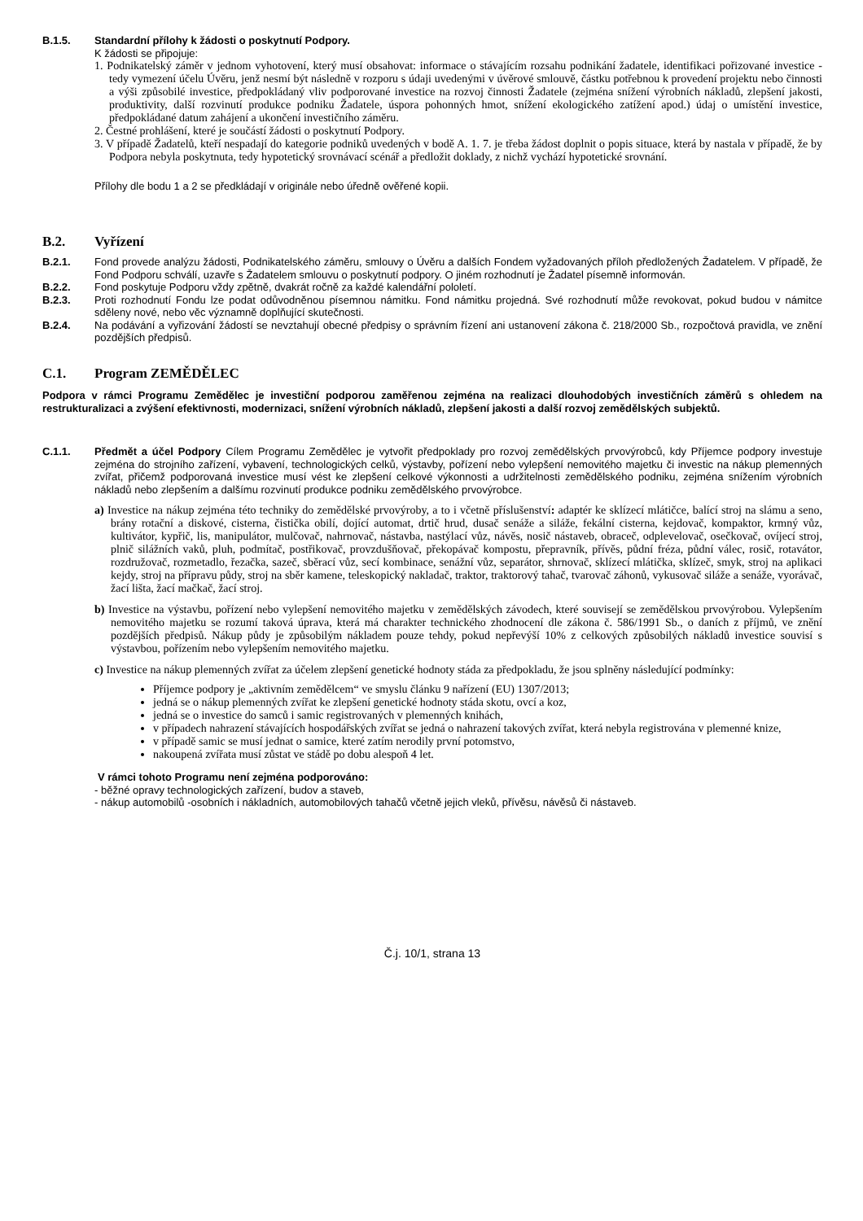B.1.5. Standardní přílohy k žádosti o poskytnutí Podpory.
K žádosti se připojuje:
1. Podnikatelský záměr v jednom vyhotovení, který musí obsahovat: informace o stávajícím rozsahu podnikání žadatele, identifikaci pořizované investice - tedy vymezení účelu Úvěru, jenž nesmí být následně v rozporu s údaji uvedenými v úvěrové smlouvě, částku potřebnou k provedení projektu nebo činnosti a výši způsobilé investice, předpokládaný vliv podporované investice na rozvoj činnosti Žadatele (zejména snížení výrobních nákladů, zlepšení jakosti, produktivity, další rozvinutí produkce podniku Žadatele, úspora pohonných hmot, snížení ekologického zatížení apod.) údaj o umístění investice, předpokládané datum zahájení a ukončení investičního záměru.
2. Čestné prohlášení, které je součástí žádosti o poskytnutí Podpory.
3. V případě Žadatelů, kteří nespadají do kategorie podniků uvedených v bodě A. 1. 7. je třeba žádost doplnit o popis situace, která by nastala v případě, že by Podpora nebyla poskytnuta, tedy hypotetický srovnávací scénář a předložit doklady, z nichž vychází hypotetické srovnání.
Přílohy dle bodu 1 a 2 se předkládají v originále nebo úředně ověřené kopii.
B.2. Vyřízení
B.2.1. Fond provede analýzu žádosti, Podnikatelského záměru, smlouvy o Úvěru a dalších Fondem vyžadovaných příloh předložených Žadatelem. V případě, že Fond Podporu schválí, uzavře s Žadatelem smlouvu o poskytnutí podpory. O jiném rozhodnutí je Žadatel písemně informován.
B.2.2. Fond poskytuje Podporu vždy zpětně, dvakrát ročně za každé kalendářní pololetí.
B.2.3. Proti rozhodnutí Fondu lze podat odůvodněnou písemnou námitku. Fond námitku projedná. Své rozhodnutí může revokovat, pokud budou v námitce sděleny nové, nebo věc významně doplňující skutečnosti.
B.2.4. Na podávání a vyřizování žádostí se nevztahují obecné předpisy o správním řízení ani ustanovení zákona č. 218/2000 Sb., rozpočtová pravidla, ve znění pozdějších předpisů.
C.1. Program ZEMĚDĚLEC
Podpora v rámci Programu Zemědělec je investiční podporou zaměřenou zejména na realizaci dlouhodobých investičních záměrů s ohledem na restrukturalizaci a zvýšení efektivnosti, modernizaci, snížení výrobních nákladů, zlepšení jakosti a další rozvoj zemědělských subjektů.
C.1.1. Předmět a účel Podpory Cílem Programu Zemědělec je vytvořit předpoklady pro rozvoj zemědělských prvovýrobců, kdy Příjemce podpory investuje zejména do strojního zařízení, vybavení, technologických celků, výstavby, pořízení nebo vylepšení nemovitého majetku či investic na nákup plemenných zvířat, přičemž podporovaná investice musí vést ke zlepšení celkové výkonnosti a udržitelnosti zemědělského podniku, zejména snížením výrobních nákladů nebo zlepšením a dalšímu rozvinutí produkce podniku zemědělského prvovýrobce.
a) Investice na nákup zejména této techniky do zemědělské prvovýroby, a to i včetně příslušenství: adaptér ke sklízecí mlátičce, balící stroj na slámu a seno, brány rotační a diskové, cisterna, čistička obilí, dojící automat, drtič hrud, dusač senáže a siláže, fekální cisterna, kejdovač, kompaktor, krmný vůz, kultivátor, kypřič, lis, manipulátor, mulčovač, nahrnovač, nástavba, nastýlací vůz, návěs, nosič nástaveb, obraceč, odplevelovač, osečkovač, ovíjecí stroj, plnič silážních vaků, pluh, podmítač, postřikovač, provzdušňovač, překopávač kompostu, přepravník, přívěs, půdní fréza, půdní válec, rosič, rotavátor, rozdružovač, rozmetadlo, řezačka, sazeč, sběrací vůz, secí kombinace, senážní vůz, separátor, shrnovač, sklízecí mlátička, sklízeč, smyk, stroj na aplikaci kejdy, stroj na přípravu půdy, stroj na sběr kamene, teleskopický nakladač, traktor, traktorový tahač, tvarovač záhonů, vykusovač siláže a senáže, vyorávač, žací lišta, žací mačkač, žací stroj.
b) Investice na výstavbu, pořízení nebo vylepšení nemovitého majetku v zemědělských závodech, které souvisejí se zemědělskou prvovýrobou. Vylepšením nemovitého majetku se rozumí taková úprava, která má charakter technického zhodnocení dle zákona č. 586/1991 Sb., o daních z příjmů, ve znění pozdějších předpisů. Nákup půdy je způsobilým nákladem pouze tehdy, pokud nepřevýší 10% z celkových způsobilých nákladů investice souvisí s výstavbou, pořízením nebo vylepšením nemovitého majetku.
c) Investice na nákup plemenných zvířat za účelem zlepšení genetické hodnoty stáda za předpokladu, že jsou splněny následující podmínky:
Příjemce podpory je „aktivním zemědělcem“ ve smyslu článku 9 nařízení (EU) 1307/2013;
jedná se o nákup plemenných zvířat ke zlepšení genetické hodnoty stáda skotu, ovcí a koz,
jedná se o investice do samců i samic registrovaných v plemenných knihách,
v případech nahrazení stávajících hospodářských zvířat se jedná o nahrazení takových zvířat, která nebyla registrována v plemenné knize,
v případě samic se musí jednat o samice, které zatím nerodily první potomstvo,
nakoupená zvířata musí zůstat ve stádě po dobu alespoň 4 let.
V rámci tohoto Programu není zejména podporováno:
- běžné opravy technologických zařízení, budov a staveb,
- nákup automobilů -osobních i nákladních, automobilových tahačů včetně jejich vleků, přívěsu, návěsů či nástaveb.
Č.j. 10/1, strana 13